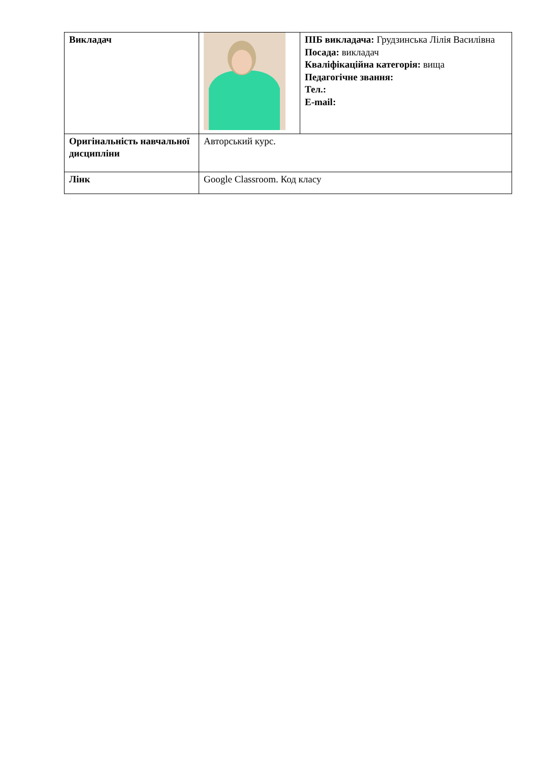| Викладач | | ПІБ викладача: Грудзинська Лілія Василівна Посада: викладач Кваліфікаційна категорія: вища Педагогічне звання: Тел.: E-mail: |
| Оригінальність навчальної дисципліни | Авторський курс. | |
| Лінк | Google Classroom. Код класу | |